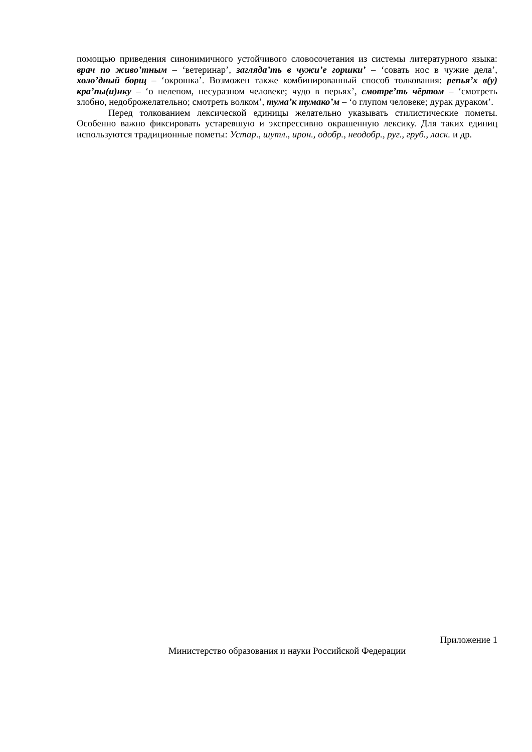помощью приведения синонимичного устойчивого словосочетания из системы литературного языка: врач по живо’тным – ‘ветеринар’, загляда’ть в чужи’е горшки’ – ‘совать нос в чужие дела’, холо’дный борщ – ‘окрошка’. Возможен также комбинированный способ толкования: репья’х в(у) кра’пы(и)нку – ‘о нелепом, несуразном человеке; чудо в перьях’, смотре’ть чёртом – ‘смотреть злобно, недоброжелательно; смотреть волком’, тума’к тумако’м – ‘о глупом человеке; дурак дураком’.
Перед толкованием лексической единицы желательно указывать стилистические пометы. Особенно важно фиксировать устаревшую и экспрессивно окрашенную лексику. Для таких единиц используются традиционные пометы: Устар., шутл., ирон., одобр., неодобр., руг., груб., ласк. и др.
Приложение 1
Министерство образования и науки Российской Федерации